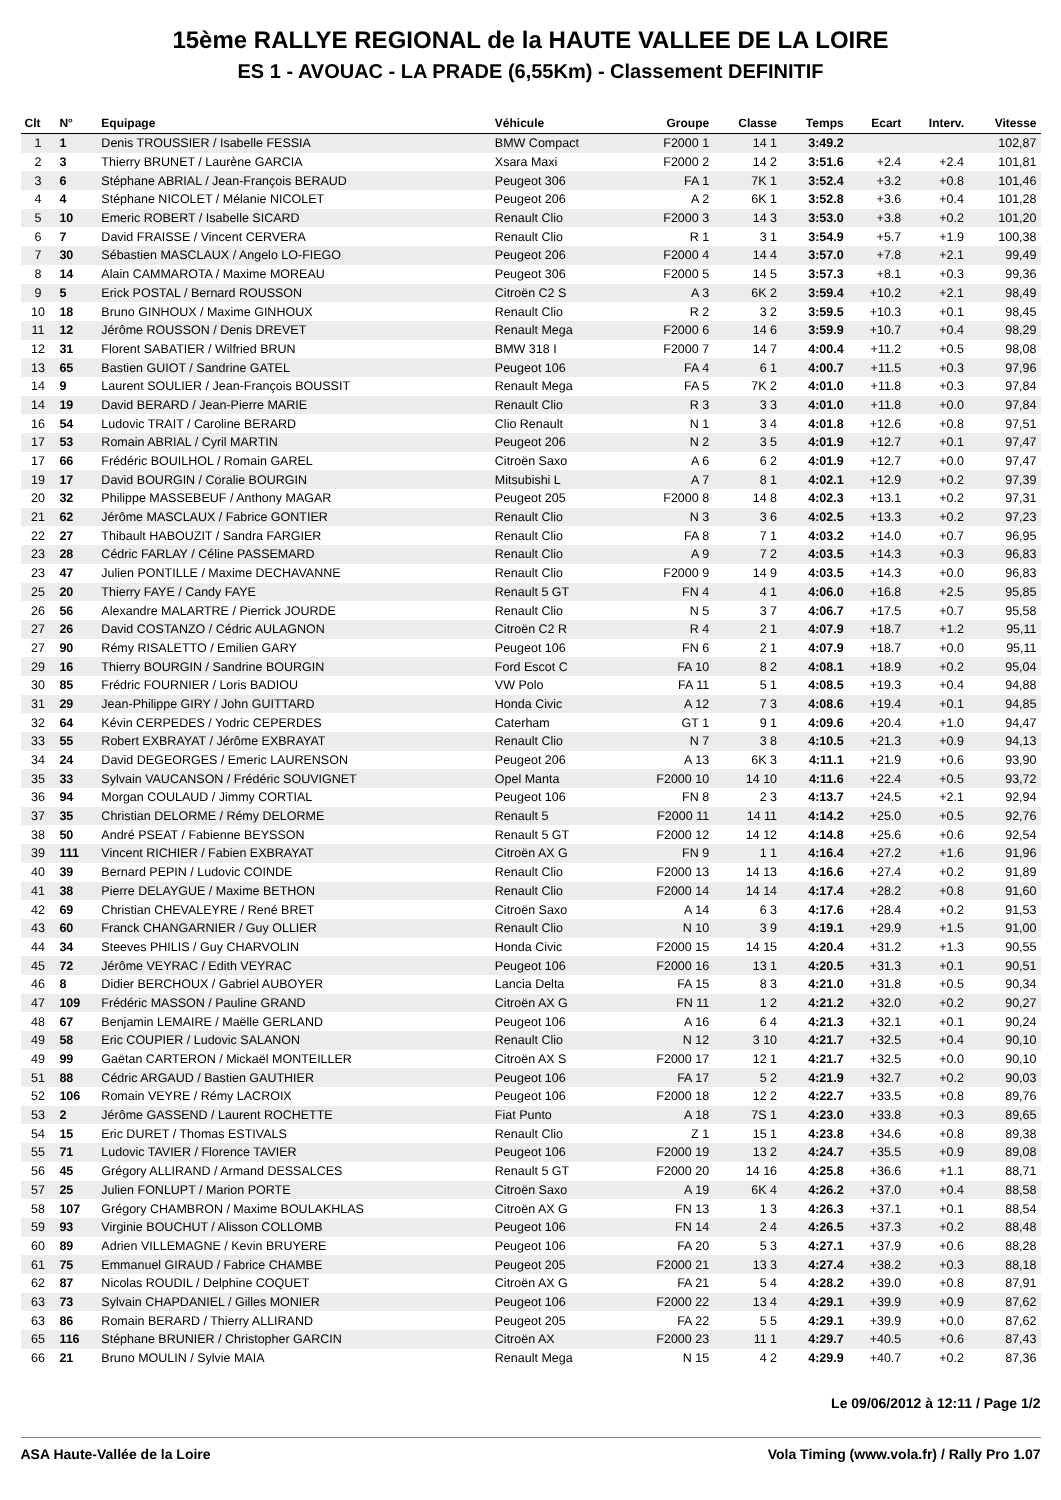15ème RALLYE REGIONAL de la HAUTE VALLEE DE LA LOIRE
ES 1 - AVOUAC - LA PRADE (6,55Km) - Classement DEFINITIF
| Clt | N° | Equipage | Véhicule | Groupe | Classe | Temps | Ecart | Interv. | Vitesse |
| --- | --- | --- | --- | --- | --- | --- | --- | --- | --- |
| 1 | 1 | Denis TROUSSIER / Isabelle FESSIA | BMW Compact | F2000 1 | 14 1 | 3:49.2 | | | 102,87 |
| 2 | 3 | Thierry BRUNET / Laurène GARCIA | Xsara Maxi | F2000 2 | 14 2 | 3:51.6 | +2.4 | +2.4 | 101,81 |
| 3 | 6 | Stéphane ABRIAL / Jean-François BERAUD | Peugeot 306 | FA 1 | 7K 1 | 3:52.4 | +3.2 | +0.8 | 101,46 |
| 4 | 4 | Stéphane NICOLET / Mélanie NICOLET | Peugeot 206 | A 2 | 6K 1 | 3:52.8 | +3.6 | +0.4 | 101,28 |
| 5 | 10 | Emeric ROBERT / Isabelle SICARD | Renault Clio | F2000 3 | 14 3 | 3:53.0 | +3.8 | +0.2 | 101,20 |
| 6 | 7 | David FRAISSE / Vincent CERVERA | Renault Clio | R 1 | 3 1 | 3:54.9 | +5.7 | +1.9 | 100,38 |
| 7 | 30 | Sébastien MASCLAUX / Angelo LO-FIEGO | Peugeot 206 | F2000 4 | 14 4 | 3:57.0 | +7.8 | +2.1 | 99,49 |
| 8 | 14 | Alain CAMMAROTA / Maxime MOREAU | Peugeot 306 | F2000 5 | 14 5 | 3:57.3 | +8.1 | +0.3 | 99,36 |
| 9 | 5 | Erick POSTAL / Bernard ROUSSON | Citroën C2 S | A 3 | 6K 2 | 3:59.4 | +10.2 | +2.1 | 98,49 |
| 10 | 18 | Bruno GINHOUX / Maxime GINHOUX | Renault Clio | R 2 | 3 2 | 3:59.5 | +10.3 | +0.1 | 98,45 |
| 11 | 12 | Jérôme ROUSSON / Denis DREVET | Renault Mega | F2000 6 | 14 6 | 3:59.9 | +10.7 | +0.4 | 98,29 |
| 12 | 31 | Florent SABATIER / Wilfried BRUN | BMW 318 I | F2000 7 | 14 7 | 4:00.4 | +11.2 | +0.5 | 98,08 |
| 13 | 65 | Bastien GUIOT / Sandrine GATEL | Peugeot 106 | FA 4 | 6 1 | 4:00.7 | +11.5 | +0.3 | 97,96 |
| 14 | 9 | Laurent SOULIER / Jean-François BOUSSIT | Renault Mega | FA 5 | 7K 2 | 4:01.0 | +11.8 | +0.3 | 97,84 |
| 14 | 19 | David BERARD / Jean-Pierre MARIE | Renault Clio | R 3 | 3 3 | 4:01.0 | +11.8 | +0.0 | 97,84 |
| 16 | 54 | Ludovic TRAIT / Caroline BERARD | Clio Renault | N 1 | 3 4 | 4:01.8 | +12.6 | +0.8 | 97,51 |
| 17 | 53 | Romain ABRIAL / Cyril MARTIN | Peugeot 206 | N 2 | 3 5 | 4:01.9 | +12.7 | +0.1 | 97,47 |
| 17 | 66 | Frédéric BOUILHOL / Romain GAREL | Citroën Saxo | A 6 | 6 2 | 4:01.9 | +12.7 | +0.0 | 97,47 |
| 19 | 17 | David BOURGIN / Coralie BOURGIN | Mitsubishi L | A 7 | 8 1 | 4:02.1 | +12.9 | +0.2 | 97,39 |
| 20 | 32 | Philippe MASSEBEUF / Anthony MAGAR | Peugeot 205 | F2000 8 | 14 8 | 4:02.3 | +13.1 | +0.2 | 97,31 |
| 21 | 62 | Jérôme MASCLAUX / Fabrice GONTIER | Renault Clio | N 3 | 3 6 | 4:02.5 | +13.3 | +0.2 | 97,23 |
| 22 | 27 | Thibault HABOUZIT / Sandra FARGIER | Renault Clio | FA 8 | 7 1 | 4:03.2 | +14.0 | +0.7 | 96,95 |
| 23 | 28 | Cédric FARLAY / Céline PASSEMARD | Renault Clio | A 9 | 7 2 | 4:03.5 | +14.3 | +0.3 | 96,83 |
| 23 | 47 | Julien PONTILLE / Maxime DECHAVANNE | Renault Clio | F2000 9 | 14 9 | 4:03.5 | +14.3 | +0.0 | 96,83 |
| 25 | 20 | Thierry FAYE / Candy FAYE | Renault 5 GT | FN 4 | 4 1 | 4:06.0 | +16.8 | +2.5 | 95,85 |
| 26 | 56 | Alexandre MALARTRE / Pierrick JOURDE | Renault Clio | N 5 | 3 7 | 4:06.7 | +17.5 | +0.7 | 95,58 |
| 27 | 26 | David COSTANZO / Cédric AULAGNON | Citroën C2 R | R 4 | 2 1 | 4:07.9 | +18.7 | +1.2 | 95,11 |
| 27 | 90 | Rémy RISALETTO / Emilien GARY | Peugeot 106 | FN 6 | 2 1 | 4:07.9 | +18.7 | +0.0 | 95,11 |
| 29 | 16 | Thierry BOURGIN / Sandrine BOURGIN | Ford Escot C | FA 10 | 8 2 | 4:08.1 | +18.9 | +0.2 | 95,04 |
| 30 | 85 | Frédric FOURNIER / Loris BADIOU | VW Polo | FA 11 | 5 1 | 4:08.5 | +19.3 | +0.4 | 94,88 |
| 31 | 29 | Jean-Philippe GIRY / John GUITTARD | Honda Civic | A 12 | 7 3 | 4:08.6 | +19.4 | +0.1 | 94,85 |
| 32 | 64 | Kévin CERPEDES / Yodric CEPERDES | Caterham | GT 1 | 9 1 | 4:09.6 | +20.4 | +1.0 | 94,47 |
| 33 | 55 | Robert EXBRAYAT / Jérôme EXBRAYAT | Renault Clio | N 7 | 3 8 | 4:10.5 | +21.3 | +0.9 | 94,13 |
| 34 | 24 | David DEGEORGES / Emeric LAURENSON | Peugeot 206 | A 13 | 6K 3 | 4:11.1 | +21.9 | +0.6 | 93,90 |
| 35 | 33 | Sylvain VAUCANSON / Frédéric SOUVIGNET | Opel Manta | F2000 10 | 14 10 | 4:11.6 | +22.4 | +0.5 | 93,72 |
| 36 | 94 | Morgan COULAUD / Jimmy CORTIAL | Peugeot 106 | FN 8 | 2 3 | 4:13.7 | +24.5 | +2.1 | 92,94 |
| 37 | 35 | Christian DELORME / Rémy DELORME | Renault 5 | F2000 11 | 14 11 | 4:14.2 | +25.0 | +0.5 | 92,76 |
| 38 | 50 | André PSEAT / Fabienne BEYSSON | Renault 5 GT | F2000 12 | 14 12 | 4:14.8 | +25.6 | +0.6 | 92,54 |
| 39 | 111 | Vincent RICHIER / Fabien EXBRAYAT | Citroën AX G | FN 9 | 1 1 | 4:16.4 | +27.2 | +1.6 | 91,96 |
| 40 | 39 | Bernard PEPIN / Ludovic COINDE | Renault Clio | F2000 13 | 14 13 | 4:16.6 | +27.4 | +0.2 | 91,89 |
| 41 | 38 | Pierre DELAYGUE / Maxime BETHON | Renault Clio | F2000 14 | 14 14 | 4:17.4 | +28.2 | +0.8 | 91,60 |
| 42 | 69 | Christian CHEVALEYRE / René BRET | Citroën Saxo | A 14 | 6 3 | 4:17.6 | +28.4 | +0.2 | 91,53 |
| 43 | 60 | Franck CHANGARNIER / Guy OLLIER | Renault Clio | N 10 | 3 9 | 4:19.1 | +29.9 | +1.5 | 91,00 |
| 44 | 34 | Steeves PHILIS / Guy CHARVOLIN | Honda Civic | F2000 15 | 14 15 | 4:20.4 | +31.2 | +1.3 | 90,55 |
| 45 | 72 | Jérôme VEYRAC / Edith VEYRAC | Peugeot 106 | F2000 16 | 13 1 | 4:20.5 | +31.3 | +0.1 | 90,51 |
| 46 | 8 | Didier BERCHOUX / Gabriel AUBOYER | Lancia Delta | FA 15 | 8 3 | 4:21.0 | +31.8 | +0.5 | 90,34 |
| 47 | 109 | Frédéric MASSON / Pauline GRAND | Citroën AX G | FN 11 | 1 2 | 4:21.2 | +32.0 | +0.2 | 90,27 |
| 48 | 67 | Benjamin LEMAIRE / Maëlle GERLAND | Peugeot 106 | A 16 | 6 4 | 4:21.3 | +32.1 | +0.1 | 90,24 |
| 49 | 58 | Eric COUPIER / Ludovic SALANON | Renault Clio | N 12 | 3 10 | 4:21.7 | +32.5 | +0.4 | 90,10 |
| 49 | 99 | Gaëtan CARTERON / Mickaël MONTEILLER | Citroën AX S | F2000 17 | 12 1 | 4:21.7 | +32.5 | +0.0 | 90,10 |
| 51 | 88 | Cédric ARGAUD / Bastien GAUTHIER | Peugeot 106 | FA 17 | 5 2 | 4:21.9 | +32.7 | +0.2 | 90,03 |
| 52 | 106 | Romain VEYRE / Rémy LACROIX | Peugeot 106 | F2000 18 | 12 2 | 4:22.7 | +33.5 | +0.8 | 89,76 |
| 53 | 2 | Jérôme GASSEND / Laurent ROCHETTE | Fiat Punto | A 18 | 7S 1 | 4:23.0 | +33.8 | +0.3 | 89,65 |
| 54 | 15 | Eric DURET / Thomas ESTIVALS | Renault Clio | Z 1 | 15 1 | 4:23.8 | +34.6 | +0.8 | 89,38 |
| 55 | 71 | Ludovic TAVIER / Florence TAVIER | Peugeot 106 | F2000 19 | 13 2 | 4:24.7 | +35.5 | +0.9 | 89,08 |
| 56 | 45 | Grégory ALLIRAND / Armand DESSALCES | Renault 5 GT | F2000 20 | 14 16 | 4:25.8 | +36.6 | +1.1 | 88,71 |
| 57 | 25 | Julien FONLUPT / Marion PORTE | Citroën Saxo | A 19 | 6K 4 | 4:26.2 | +37.0 | +0.4 | 88,58 |
| 58 | 107 | Grégory CHAMBRON / Maxime BOULAKHLAS | Citroën AX G | FN 13 | 1 3 | 4:26.3 | +37.1 | +0.1 | 88,54 |
| 59 | 93 | Virginie BOUCHUT / Alisson COLLOMB | Peugeot 106 | FN 14 | 2 4 | 4:26.5 | +37.3 | +0.2 | 88,48 |
| 60 | 89 | Adrien VILLEMAGNE / Kevin BRUYERE | Peugeot 106 | FA 20 | 5 3 | 4:27.1 | +37.9 | +0.6 | 88,28 |
| 61 | 75 | Emmanuel GIRAUD / Fabrice CHAMBE | Peugeot 205 | F2000 21 | 13 3 | 4:27.4 | +38.2 | +0.3 | 88,18 |
| 62 | 87 | Nicolas ROUDIL / Delphine COQUET | Citroën AX G | FA 21 | 5 4 | 4:28.2 | +39.0 | +0.8 | 87,91 |
| 63 | 73 | Sylvain CHAPDANIEL / Gilles MONIER | Peugeot 106 | F2000 22 | 13 4 | 4:29.1 | +39.9 | +0.9 | 87,62 |
| 63 | 86 | Romain BERARD / Thierry ALLIRAND | Peugeot 205 | FA 22 | 5 5 | 4:29.1 | +39.9 | +0.0 | 87,62 |
| 65 | 116 | Stéphane BRUNIER / Christopher GARCIN | Citroën AX | F2000 23 | 11 1 | 4:29.7 | +40.5 | +0.6 | 87,43 |
| 66 | 21 | Bruno MOULIN / Sylvie MAIA | Renault Mega | N 15 | 4 2 | 4:29.9 | +40.7 | +0.2 | 87,36 |
Le 09/06/2012 à 12:11 / Page 1/2
ASA Haute-Vallée de la Loire Vola Timing (www.vola.fr) / Rally Pro 1.07